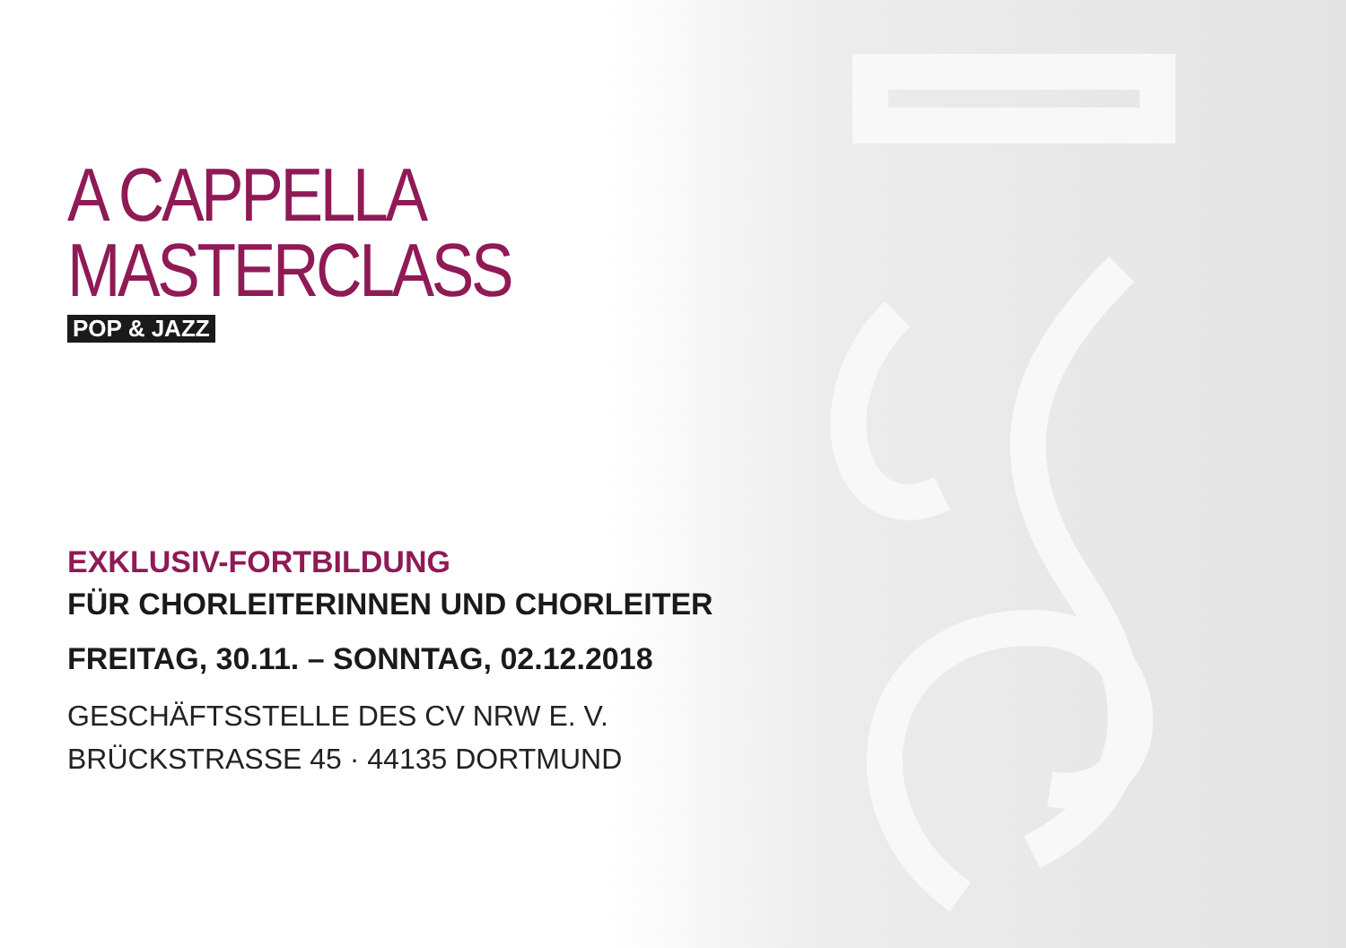A CAPPELLA
MASTERCLASS
POP & JAZZ
EXKLUSIV-FORTBILDUNG
FÜR CHORLEITERINNEN UND CHORLEITER
FREITAG, 30.11. – SONNTAG, 02.12.2018
GESCHÄFTSSTELLE DES CV NRW E. V.
BRÜCKSTRASSE 45 · 44135 DORTMUND